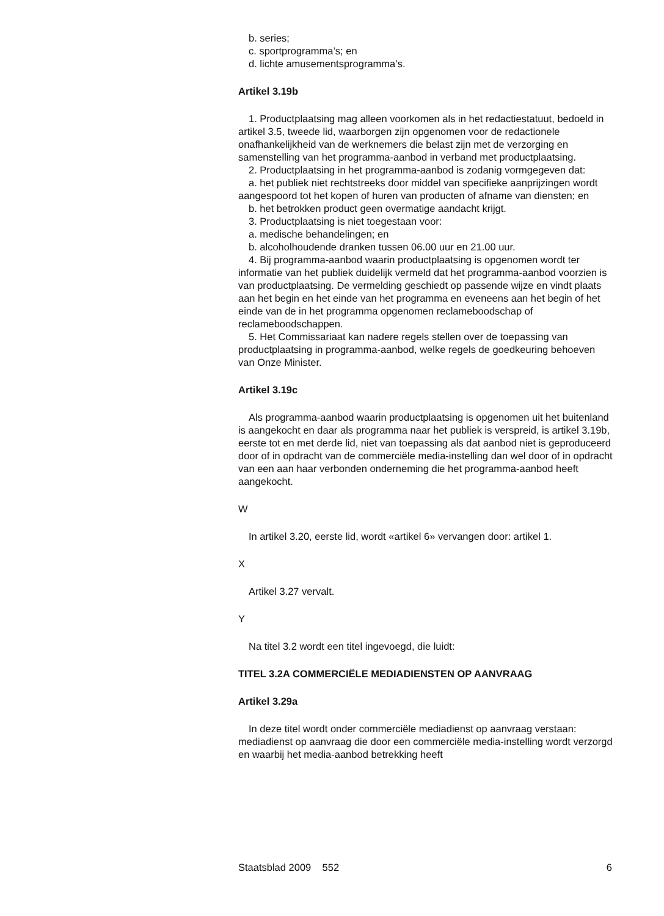b. series;
c. sportprogramma’s; en
d. lichte amusementsprogramma’s.
Artikel 3.19b
1. Productplaatsing mag alleen voorkomen als in het redactiestatuut, bedoeld in artikel 3.5, tweede lid, waarborgen zijn opgenomen voor de redactionele onafhankelijkheid van de werknemers die belast zijn met de verzorging en samenstelling van het programma-aanbod in verband met productplaatsing.
2. Productplaatsing in het programma-aanbod is zodanig vormgegeven dat:
a. het publiek niet rechtstreeks door middel van specifieke aanprijzingen wordt aangespoord tot het kopen of huren van producten of afname van diensten; en
b. het betrokken product geen overmatige aandacht krijgt.
3. Productplaatsing is niet toegestaan voor:
a. medische behandelingen; en
b. alcoholhoudende dranken tussen 06.00 uur en 21.00 uur.
4. Bij programma-aanbod waarin productplaatsing is opgenomen wordt ter informatie van het publiek duidelijk vermeld dat het programma-aanbod voorzien is van productplaatsing. De vermelding geschiedt op passende wijze en vindt plaats aan het begin en het einde van het programma en eveneens aan het begin of het einde van de in het programma opgenomen reclameboodschap of reclameboodschappen.
5. Het Commissariaat kan nadere regels stellen over de toepassing van productplaatsing in programma-aanbod, welke regels de goedkeuring behoeven van Onze Minister.
Artikel 3.19c
Als programma-aanbod waarin productplaatsing is opgenomen uit het buitenland is aangekocht en daar als programma naar het publiek is verspreid, is artikel 3.19b, eerste tot en met derde lid, niet van toepassing als dat aanbod niet is geproduceerd door of in opdracht van de commerciële media-instelling dan wel door of in opdracht van een aan haar verbonden onderneming die het programma-aanbod heeft aangekocht.
W
In artikel 3.20, eerste lid, wordt «artikel 6» vervangen door: artikel 1.
X
Artikel 3.27 vervalt.
Y
Na titel 3.2 wordt een titel ingevoegd, die luidt:
TITEL 3.2A COMMERCIËLE MEDIADIENSTEN OP AANVRAAG
Artikel 3.29a
In deze titel wordt onder commerciële mediadienst op aanvraag verstaan: mediadienst op aanvraag die door een commerciële media-instelling wordt verzorgd en waarbij het media-aanbod betrekking heeft
Staatsblad 2009 552 6